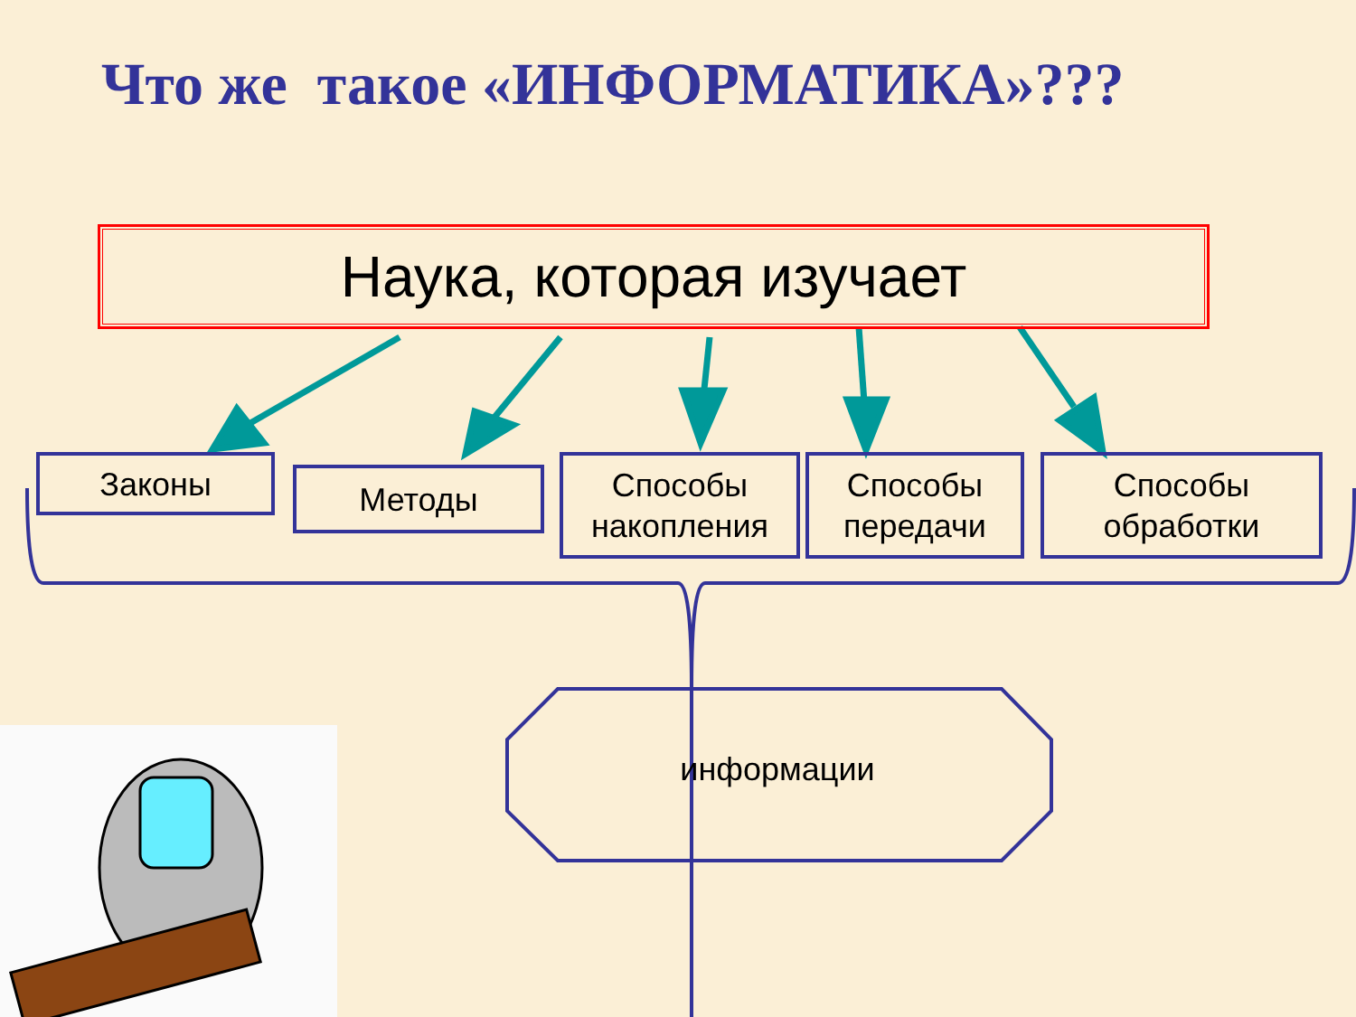Что же такое «ИНФОРМАТИКА»???
Наука, которая изучает
Законы Методы
Способы накопления
Способы передачи
Способы обработки
информации